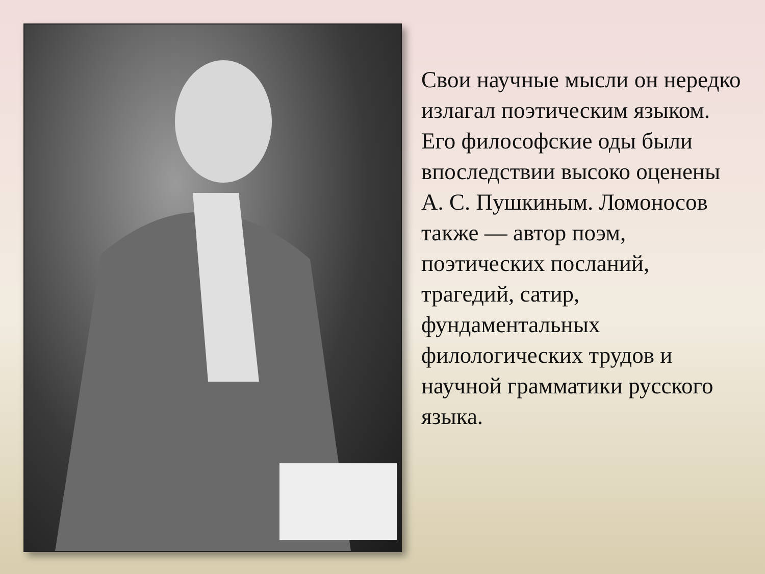Свои научные мысли он нередко излагал поэтическим языком. Его философские оды были впоследствии высоко оценены А. С. Пушкиным. Ломоносов также — автор поэм, поэтических посланий, трагедий, сатир, фундаментальных филологических трудов и научной грамматики русского языка.